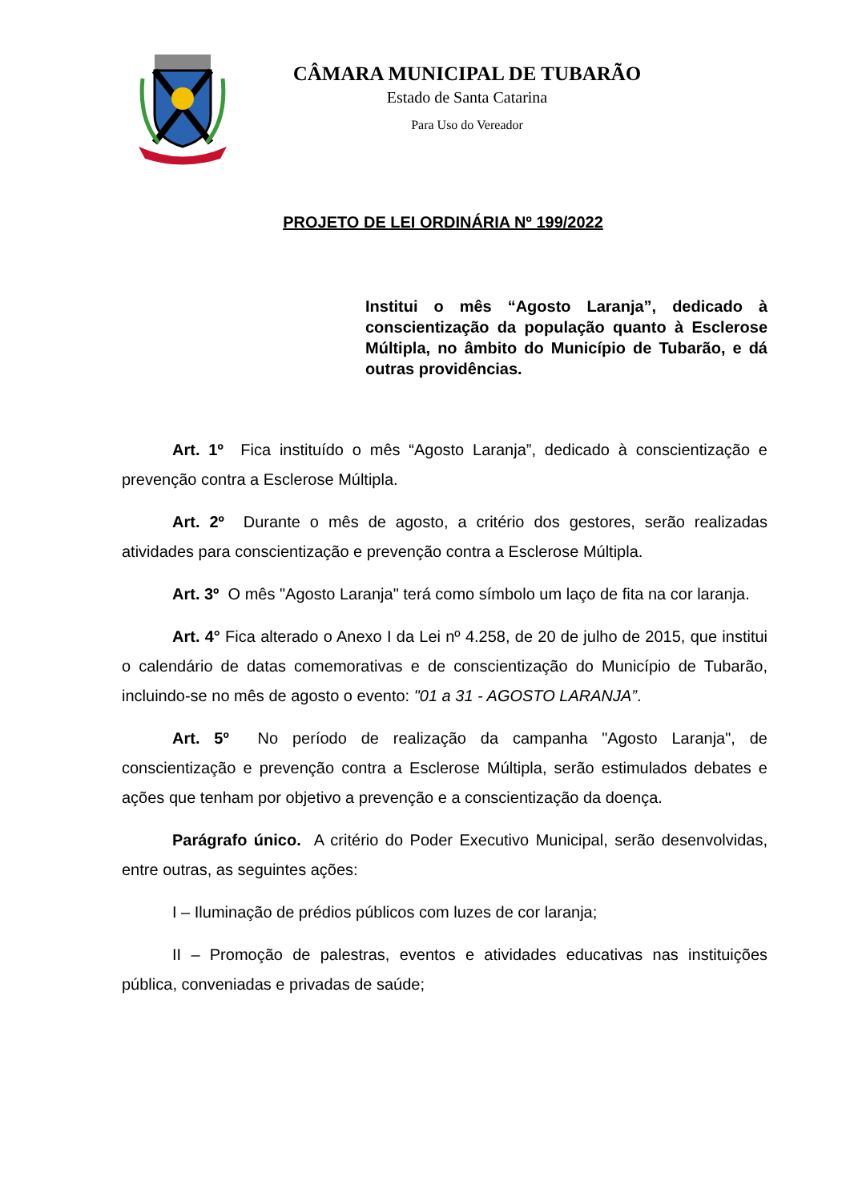CÂMARA MUNICIPAL DE TUBARÃO
Estado de Santa Catarina
Para Uso do Vereador
PROJETO DE LEI ORDINÁRIA Nº 199/2022
Institui o mês “Agosto Laranja”, dedicado à conscientização da população quanto à Esclerose Múltipla, no âmbito do Município de Tubarão, e dá outras providências.
Art. 1º Fica instituído o mês “Agosto Laranja”, dedicado à conscientização e prevenção contra a Esclerose Múltipla.
Art. 2º Durante o mês de agosto, a critério dos gestores, serão realizadas atividades para conscientização e prevenção contra a Esclerose Múltipla.
Art. 3º O mês "Agosto Laranja" terá como símbolo um laço de fita na cor laranja.
Art. 4° Fica alterado o Anexo I da Lei nº 4.258, de 20 de julho de 2015, que institui o calendário de datas comemorativas e de conscientização do Município de Tubarão, incluindo-se no mês de agosto o evento: "01 a 31 - AGOSTO LARANJA”.
Art. 5º No período de realização da campanha "Agosto Laranja", de conscientização e prevenção contra a Esclerose Múltipla, serão estimulados debates e ações que tenham por objetivo a prevenção e a conscientização da doença.
Parágrafo único. A critério do Poder Executivo Municipal, serão desenvolvidas, entre outras, as seguintes ações:
I – Iluminação de prédios públicos com luzes de cor laranja;
II – Promoção de palestras, eventos e atividades educativas nas instituições pública, conveniadas e privadas de saúde;